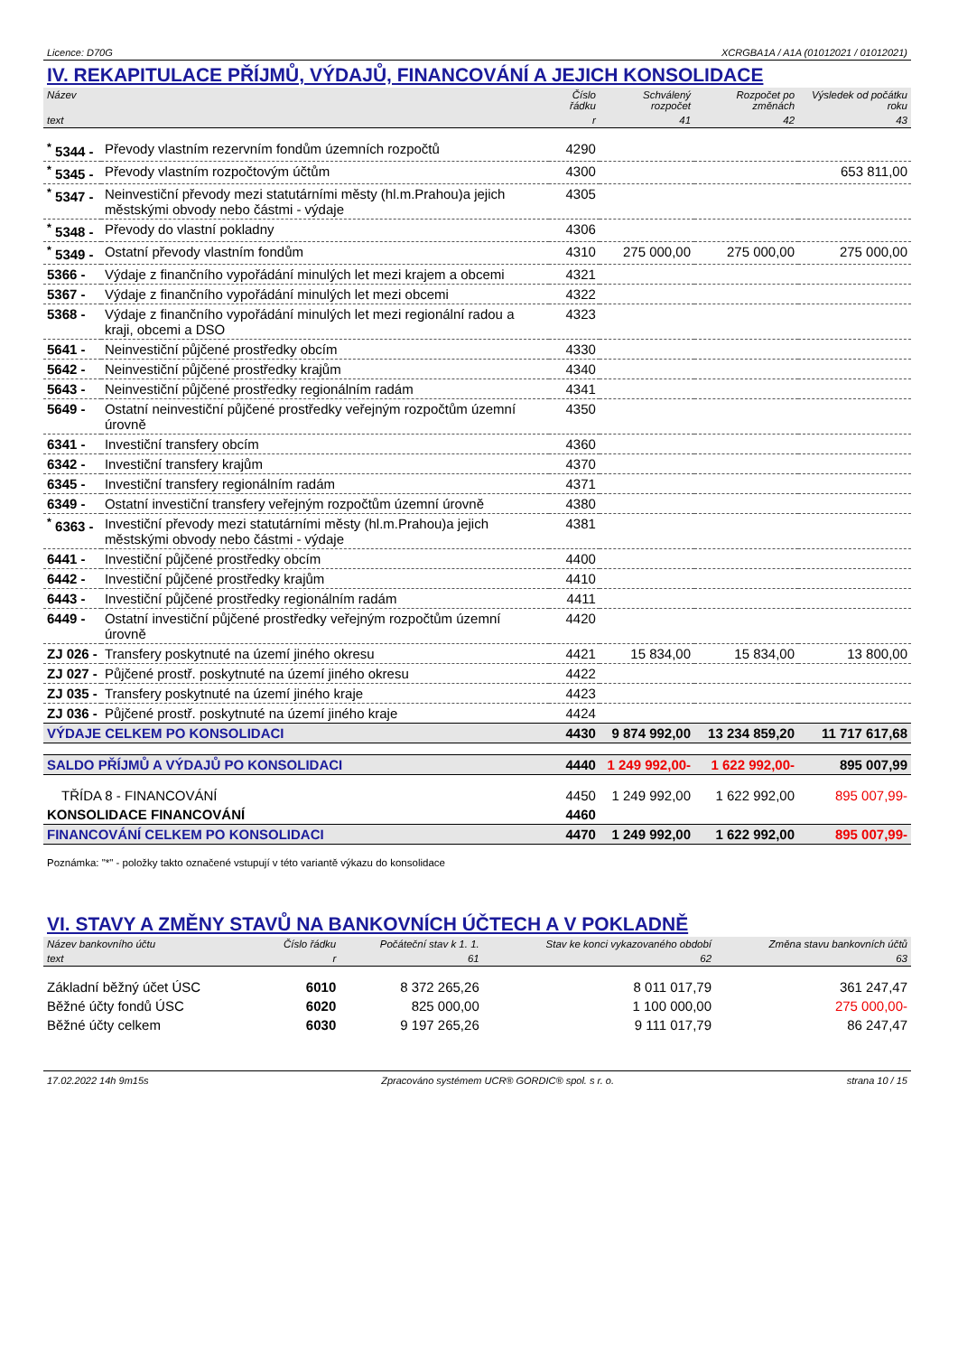Licence: D70G XCRGBA1A / A1A (01012021 / 01012021)
IV. REKAPITULACE PŘÍJMŮ, VÝDAJŮ, FINANCOVÁNÍ A JEJICH KONSOLIDACE
| Název | | Číslo řádku | Schválený rozpočet | Rozpočet po změnách | Výsledek od počátku roku |
| --- | --- | --- | --- | --- | --- |
| text | | r | 41 | 42 | 43 |
| <sup>*</sup> 5344 - | Převody vlastním rezervním fondům územních rozpočtů | 4290 | | | |
| <sup>*</sup> 5345 - | Převody vlastním rozpočtovým účtům | 4300 | | | 653 811,00 |
| <sup>*</sup> 5347 - | Neinvestiční převody mezi statutárními městy (hl.m.Prahou)a jejich městskými obvody nebo částmi - výdaje | 4305 | | | |
| <sup>*</sup> 5348 - | Převody do vlastní pokladny | 4306 | | | |
| <sup>*</sup> 5349 - | Ostatní převody vlastním fondům | 4310 | 275 000,00 | 275 000,00 | 275 000,00 |
| 5366 - | Výdaje z finančního vypořádání minulých let mezi krajem a obcemi | 4321 | | | |
| 5367 - | Výdaje z finančního vypořádání minulých let mezi obcemi | 4322 | | | |
| 5368 - | Výdaje z finančního vypořádání minulých let mezi regionální radou a kraji, obcemi a DSO | 4323 | | | |
| 5641 - | Neinvestiční půjčené prostředky obcím | 4330 | | | |
| 5642 - | Neinvestiční půjčené prostředky krajům | 4340 | | | |
| 5643 - | Neinvestiční půjčené prostředky regionálním radám | 4341 | | | |
| 5649 - | Ostatní neinvestiční půjčené prostředky veřejným rozpočtům územní úrovně | 4350 | | | |
| 6341 - | Investiční transfery obcím | 4360 | | | |
| 6342 - | Investiční transfery krajům | 4370 | | | |
| 6345 - | Investiční transfery regionálním radám | 4371 | | | |
| 6349 - | Ostatní investiční transfery veřejným rozpočtům územní úrovně | 4380 | | | |
| <sup>*</sup> 6363 - | Investiční převody mezi statutárními městy (hl.m.Prahou)a jejich městskými obvody nebo částmi - výdaje | 4381 | | | |
| 6441 - | Investiční půjčené prostředky obcím | 4400 | | | |
| 6442 - | Investiční půjčené prostředky krajům | 4410 | | | |
| 6443 - | Investiční půjčené prostředky regionálním radám | 4411 | | | |
| 6449 - | Ostatní investiční půjčené prostředky veřejným rozpočtům územní úrovně | 4420 | | | |
| ZJ 026 - | Transfery poskytnuté na území jiného okresu | 4421 | 15 834,00 | 15 834,00 | 13 800,00 |
| ZJ 027 - | Půjčené prostř. poskytnuté na území jiného okresu | 4422 | | | |
| ZJ 035 - | Transfery poskytnuté na území jiného kraje | 4423 | | | |
| ZJ 036 - | Půjčené prostř. poskytnuté na území jiného kraje | 4424 | | | |
| VÝDAJE CELKEM PO KONSOLIDACI | | 4430 | 9 874 992,00 | 13 234 859,20 | 11 717 617,68 |
| SALDO PŘÍJMŮ A VÝDAJŮ PO KONSOLIDACI | | 4440 | 1 249 992,00- | 1 622 992,00- | 895 007,99 |
| TŘÍDA 8 - FINANCOVÁNÍ | | 4450 | 1 249 992,00 | 1 622 992,00 | 895 007,99- |
| KONSOLIDACE FINANCOVÁNÍ | | 4460 | | | |
| FINANCOVÁNÍ CELKEM PO KONSOLIDACI | | 4470 | 1 249 992,00 | 1 622 992,00 | 895 007,99- |
Poznámka: "*" - položky takto označené vstupují v této variantě výkazu do konsolidace
VI. STAVY A ZMĚNY STAVŮ NA BANKOVNÍCH ÚČTECH A V POKLADNĚ
| Název bankovního účtu | Číslo řádku | Počáteční stav k 1. 1. | Stav ke konci vykazovaného období | Změna stavu bankovních účtů |
| --- | --- | --- | --- | --- |
| text | r | 61 | 62 | 63 |
| Základní běžný účet ÚSC | 6010 | 8 372 265,26 | 8 011 017,79 | 361 247,47 |
| Běžné účty fondů ÚSC | 6020 | 825 000,00 | 1 100 000,00 | 275 000,00- |
| Běžné účty celkem | 6030 | 9 197 265,26 | 9 111 017,79 | 86 247,47 |
17.02.2022 14h 9m15s Zpracováno systémem UCR® GORDIC® spol. s r. o. strana 10 / 15